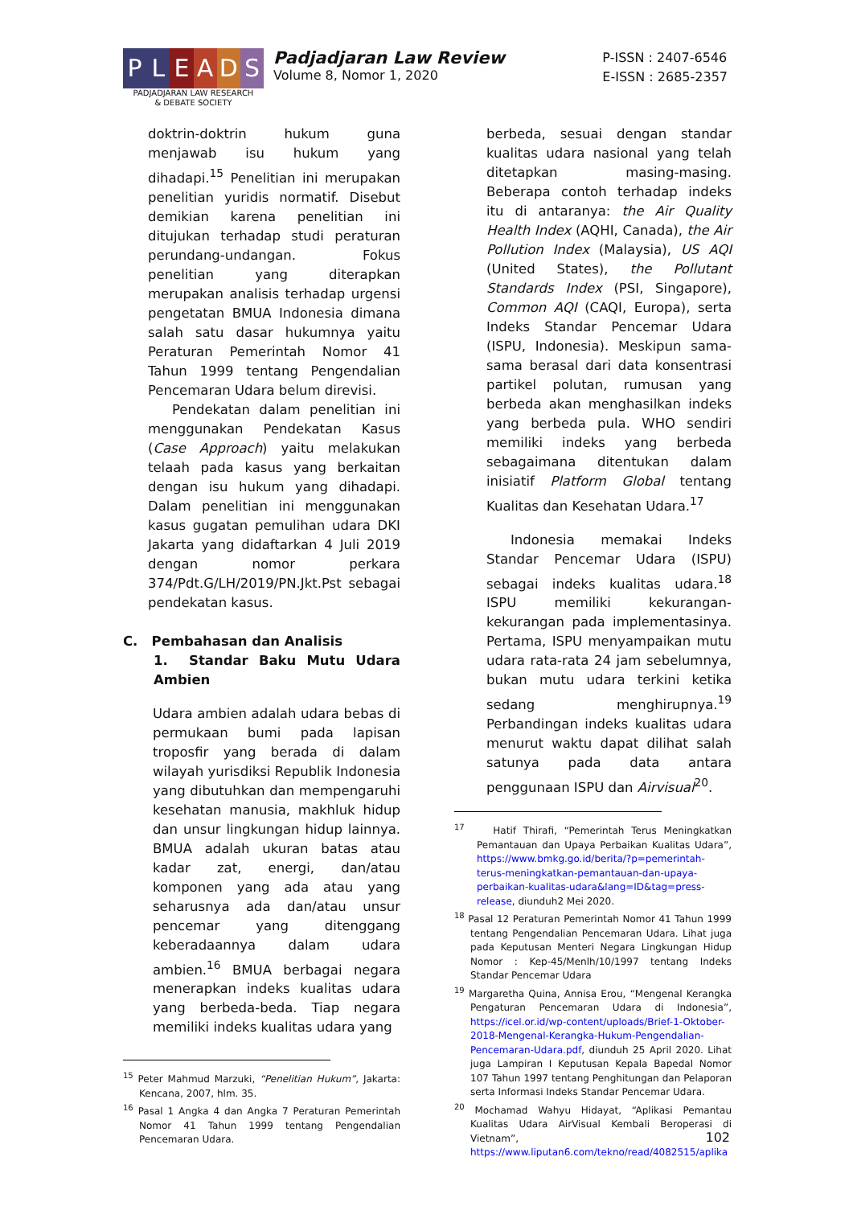P L E A D S
PADJADJARAN LAW RESEARCH
& DEBATE SOCIETY
Padjadjaran Law Review
Volume 8, Nomor 1, 2020
P-ISSN : 2407-6546
E-ISSN : 2685-2357
doktrin-doktrin hukum guna menjawab isu hukum yang dihadapi.<sup>15</sup> Penelitian ini merupakan penelitian yuridis normatif. Disebut demikian karena penelitian ini ditujukan terhadap studi peraturan perundang-undangan. Fokus penelitian yang diterapkan merupakan analisis terhadap urgensi pengetatan BMUA Indonesia dimana salah satu dasar hukumnya yaitu Peraturan Pemerintah Nomor 41 Tahun 1999 tentang Pengendalian Pencemaran Udara belum direvisi.
Pendekatan dalam penelitian ini menggunakan Pendekatan Kasus (Case Approach) yaitu melakukan telaah pada kasus yang berkaitan dengan isu hukum yang dihadapi. Dalam penelitian ini menggunakan kasus gugatan pemulihan udara DKI Jakarta yang didaftarkan 4 Juli 2019 dengan nomor perkara 374/Pdt.G/LH/2019/PN.Jkt.Pst sebagai pendekatan kasus.
C. Pembahasan dan Analisis
1. Standar Baku Mutu Udara Ambien
Udara ambien adalah udara bebas di permukaan bumi pada lapisan troposfir yang berada di dalam wilayah yurisdiksi Republik Indonesia yang dibutuhkan dan mempengaruhi kesehatan manusia, makhluk hidup dan unsur lingkungan hidup lainnya. BMUA adalah ukuran batas atau kadar zat, energi, dan/atau komponen yang ada atau yang seharusnya ada dan/atau unsur pencemar yang ditenggang keberadaannya dalam udara ambien.<sup>16</sup> BMUA berbagai negara menerapkan indeks kualitas udara yang berbeda-beda. Tiap negara memiliki indeks kualitas udara yang
<sup>15</sup> Peter Mahmud Marzuki, “Penelitian Hukum”, Jakarta: Kencana, 2007, hlm. 35.
<sup>16</sup> Pasal 1 Angka 4 dan Angka 7 Peraturan Pemerintah Nomor 41 Tahun 1999 tentang Pengendalian Pencemaran Udara.
berbeda, sesuai dengan standar kualitas udara nasional yang telah ditetapkan masing-masing. Beberapa contoh terhadap indeks itu di antaranya: the Air Quality Health Index (AQHI, Canada), the Air Pollution Index (Malaysia), US AQI (United States), the Pollutant Standards Index (PSI, Singapore), Common AQI (CAQI, Europa), serta Indeks Standar Pencemar Udara (ISPU, Indonesia). Meskipun sama-sama berasal dari data konsentrasi partikel polutan, rumusan yang berbeda akan menghasilkan indeks yang berbeda pula. WHO sendiri memiliki indeks yang berbeda sebagaimana ditentukan dalam inisiatif Platform Global tentang Kualitas dan Kesehatan Udara.<sup>17</sup>
Indonesia memakai Indeks Standar Pencemar Udara (ISPU) sebagai indeks kualitas udara.<sup>18</sup> ISPU memiliki kekurangan-kekurangan pada implementasinya. Pertama, ISPU menyampaikan mutu udara rata-rata 24 jam sebelumnya, bukan mutu udara terkini ketika sedang menghirupnya.<sup>19</sup> Perbandingan indeks kualitas udara menurut waktu dapat dilihat salah satunya pada data antara penggunaan ISPU dan Airvisual<sup>20</sup>.
<sup>17</sup> Hatif Thirafi, “Pemerintah Terus Meningkatkan Pemantauan dan Upaya Perbaikan Kualitas Udara”, https://www.bmkg.go.id/berita/?p=pemerintah-terus-meningkatkan-pemantauan-dan-upaya-perbaikan-kualitas-udara&lang=ID&tag=press-release, diunduh2 Mei 2020.
<sup>18</sup> Pasal 12 Peraturan Pemerintah Nomor 41 Tahun 1999 tentang Pengendalian Pencemaran Udara. Lihat juga pada Keputusan Menteri Negara Lingkungan Hidup Nomor : Kep-45/Menlh/10/1997 tentang Indeks Standar Pencemar Udara
<sup>19</sup> Margaretha Quina, Annisa Erou, “Mengenal Kerangka Pengaturan Pencemaran Udara di Indonesia”, https://icel.or.id/wp-content/uploads/Brief-1-Oktober-2018-Mengenal-Kerangka-Hukum-Pengendalian-Pencemaran-Udara.pdf, diunduh 25 April 2020. Lihat juga Lampiran I Keputusan Kepala Bapedal Nomor 107 Tahun 1997 tentang Penghitungan dan Pelaporan serta Informasi Indeks Standar Pencemar Udara.
<sup>20</sup> Mochamad Wahyu Hidayat, “Aplikasi Pemantau Kualitas Udara AirVisual Kembali Beroperasi di Vietnam”, https://www.liputan6.com/tekno/read/4082515/aplika
102